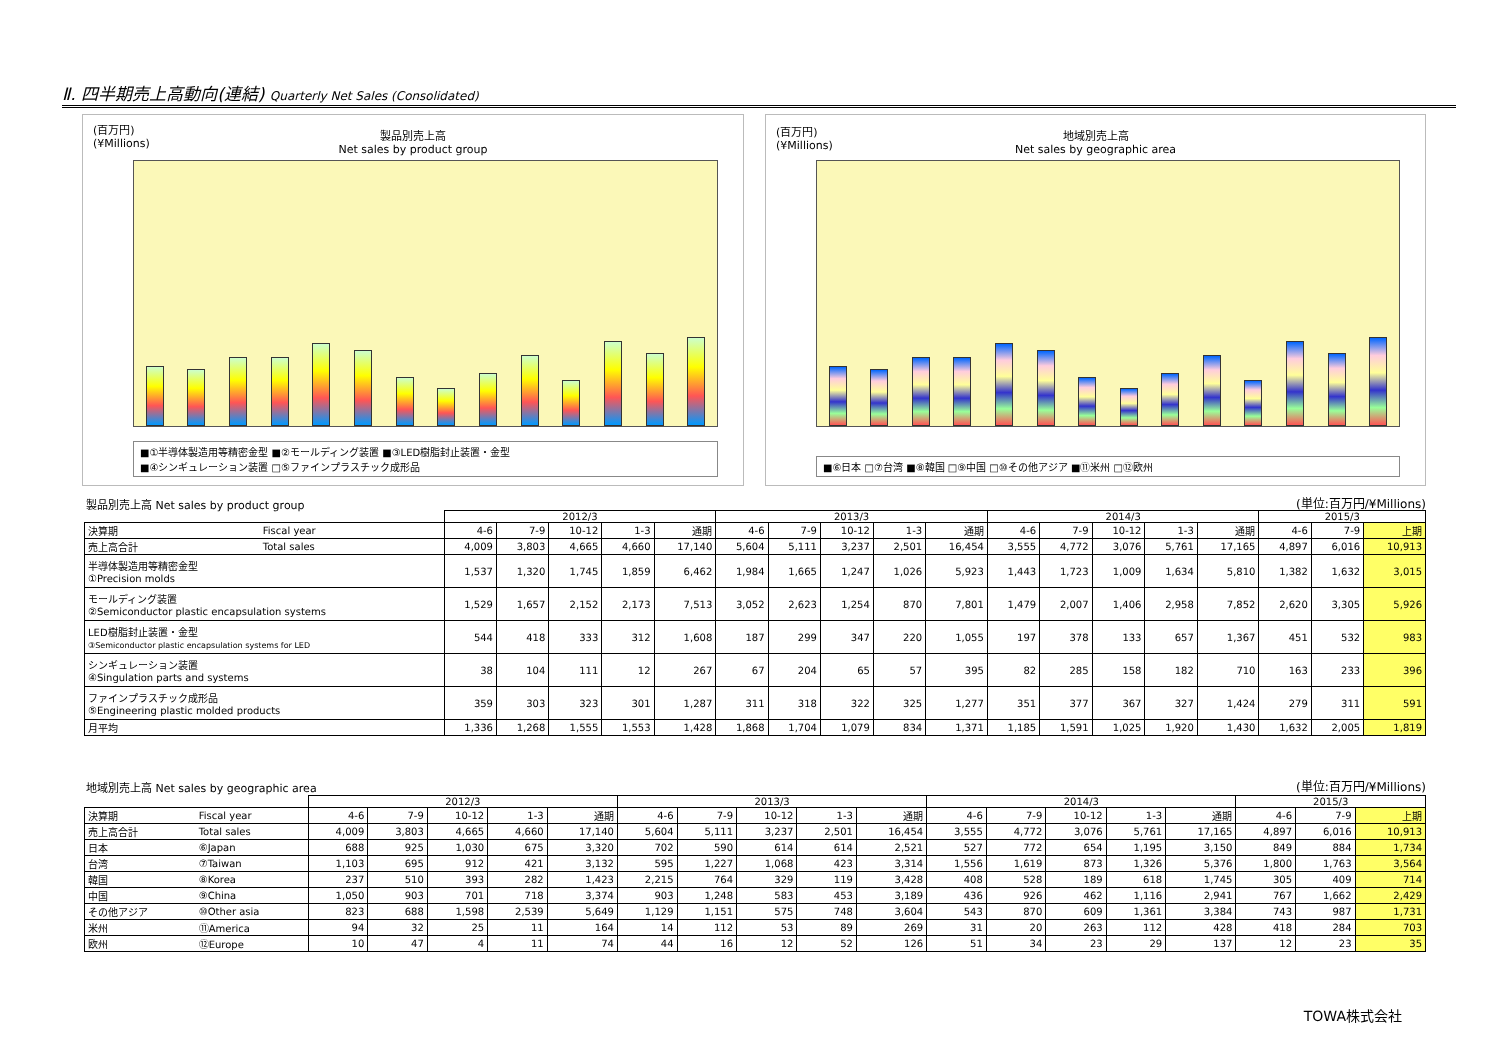Ⅱ. 四半期売上高動向(連結) Quarterly Net Sales (Consolidated)
(百万円)
(¥Millions)
製品別売上高
Net sales by product group
■①半導体製造用等精密金型 ■②モールディング装置 ■③LED樹脂封止装置・金型
■④シンギュレーション装置 □⑤ファインプラスチック成形品
(百万円)
(¥Millions)
地域別売上高
Net sales by geographic area
■⑥日本 □⑦台湾 ■⑧韓国 □⑨中国 □⑩その他アジア ■⑪米州 □⑫欧州
製品別売上高 Net sales by product group
(単位:百万円/¥Millions)
| | | 2012/3 | | | | | 2013/3 | | | | | 2014/3 | | | | | 2015/3 | | |
| --- | --- | --- | --- | --- | --- | --- | --- | --- | --- | --- | --- | --- | --- | --- | --- | --- | --- | --- | --- |
| 決算期 | Fiscal year | 4-6 | 7-9 | 10-12 | 1-3 | 通期 | 4-6 | 7-9 | 10-12 | 1-3 | 通期 | 4-6 | 7-9 | 10-12 | 1-3 | 通期 | 4-6 | 7-9 | 上期 |
| 売上高合計 | Total sales | 4,009 | 3,803 | 4,665 | 4,660 | 17,140 | 5,604 | 5,111 | 3,237 | 2,501 | 16,454 | 3,555 | 4,772 | 3,076 | 5,761 | 17,165 | 4,897 | 6,016 | 10,913 |
| 半導体製造用等精密金型 ①Precision molds | | 1,537 | 1,320 | 1,745 | 1,859 | 6,462 | 1,984 | 1,665 | 1,247 | 1,026 | 5,923 | 1,443 | 1,723 | 1,009 | 1,634 | 5,810 | 1,382 | 1,632 | 3,015 |
| モールディング装置 ②Semiconductor plastic encapsulation systems | | 1,529 | 1,657 | 2,152 | 2,173 | 7,513 | 3,052 | 2,623 | 1,254 | 870 | 7,801 | 1,479 | 2,007 | 1,406 | 2,958 | 7,852 | 2,620 | 3,305 | 5,926 |
| LED樹脂封止装置・金型 ③Semiconductor plastic encapsulation systems for LED | | 544 | 418 | 333 | 312 | 1,608 | 187 | 299 | 347 | 220 | 1,055 | 197 | 378 | 133 | 657 | 1,367 | 451 | 532 | 983 |
| シンギュレーション装置 ④Singulation parts and systems | | 38 | 104 | 111 | 12 | 267 | 67 | 204 | 65 | 57 | 395 | 82 | 285 | 158 | 182 | 710 | 163 | 233 | 396 |
| ファインプラスチック成形品 ⑤Engineering plastic molded products | | 359 | 303 | 323 | 301 | 1,287 | 311 | 318 | 322 | 325 | 1,277 | 351 | 377 | 367 | 327 | 1,424 | 279 | 311 | 591 |
| 月平均 | | 1,336 | 1,268 | 1,555 | 1,553 | 1,428 | 1,868 | 1,704 | 1,079 | 834 | 1,371 | 1,185 | 1,591 | 1,025 | 1,920 | 1,430 | 1,632 | 2,005 | 1,819 |
地域別売上高 Net sales by geographic area
(単位:百万円/¥Millions)
| | | 2012/3 | | | | | 2013/3 | | | | | 2014/3 | | | | | 2015/3 | | |
| --- | --- | --- | --- | --- | --- | --- | --- | --- | --- | --- | --- | --- | --- | --- | --- | --- | --- | --- | --- |
| 決算期 | Fiscal year | 4-6 | 7-9 | 10-12 | 1-3 | 通期 | 4-6 | 7-9 | 10-12 | 1-3 | 通期 | 4-6 | 7-9 | 10-12 | 1-3 | 通期 | 4-6 | 7-9 | 上期 |
| 売上高合計 | Total sales | 4,009 | 3,803 | 4,665 | 4,660 | 17,140 | 5,604 | 5,111 | 3,237 | 2,501 | 16,454 | 3,555 | 4,772 | 3,076 | 5,761 | 17,165 | 4,897 | 6,016 | 10,913 |
| 日本 | ⑥Japan | 688 | 925 | 1,030 | 675 | 3,320 | 702 | 590 | 614 | 614 | 2,521 | 527 | 772 | 654 | 1,195 | 3,150 | 849 | 884 | 1,734 |
| 台湾 | ⑦Taiwan | 1,103 | 695 | 912 | 421 | 3,132 | 595 | 1,227 | 1,068 | 423 | 3,314 | 1,556 | 1,619 | 873 | 1,326 | 5,376 | 1,800 | 1,763 | 3,564 |
| 韓国 | ⑧Korea | 237 | 510 | 393 | 282 | 1,423 | 2,215 | 764 | 329 | 119 | 3,428 | 408 | 528 | 189 | 618 | 1,745 | 305 | 409 | 714 |
| 中国 | ⑨China | 1,050 | 903 | 701 | 718 | 3,374 | 903 | 1,248 | 583 | 453 | 3,189 | 436 | 926 | 462 | 1,116 | 2,941 | 767 | 1,662 | 2,429 |
| その他アジア | ⑩Other asia | 823 | 688 | 1,598 | 2,539 | 5,649 | 1,129 | 1,151 | 575 | 748 | 3,604 | 543 | 870 | 609 | 1,361 | 3,384 | 743 | 987 | 1,731 |
| 米州 | ⑪America | 94 | 32 | 25 | 11 | 164 | 14 | 112 | 53 | 89 | 269 | 31 | 20 | 263 | 112 | 428 | 418 | 284 | 703 |
| 欧州 | ⑫Europe | 10 | 47 | 4 | 11 | 74 | 44 | 16 | 12 | 52 | 126 | 51 | 34 | 23 | 29 | 137 | 12 | 23 | 35 |
TOWA株式会社